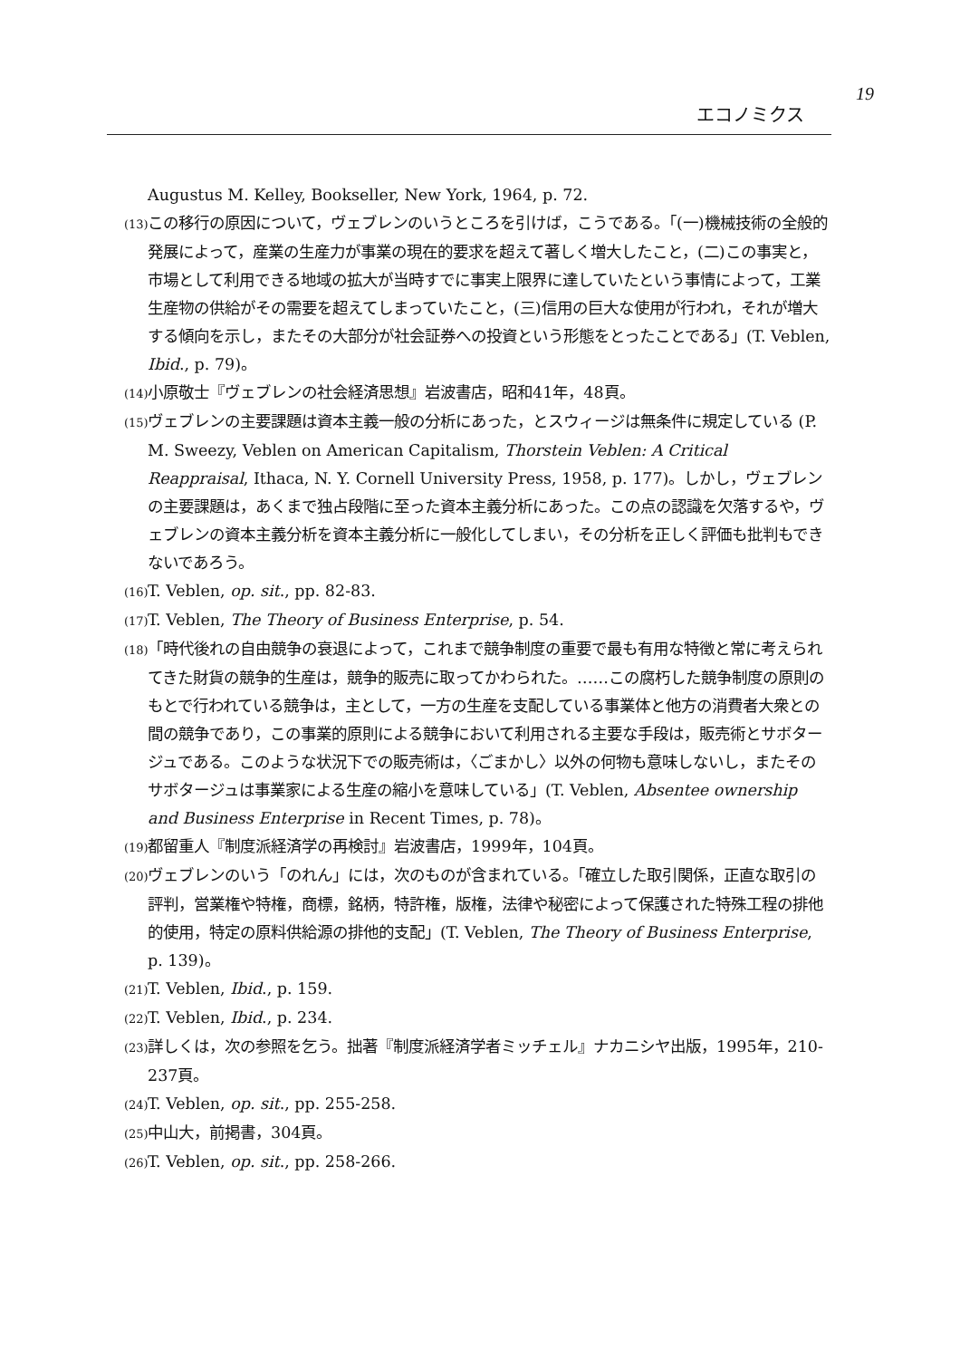19
エコノミクス
Augustus M. Kelley, Bookseller, New York, 1964, p. 72.
(13) この移行の原因について，ヴェブレンのいうところを引けば，こうである。「(一)機械技術の全般的発展によって，産業の生産力が事業の現在的要求を超えて著しく増大したこと，(二)この事実と，市場として利用できる地域の拡大が当時すでに事実上限界に達していたという事情によって，工業生産物の供給がその需要を超えてしまっていたこと，(三)信用の巨大な使用が行われ，それが増大する傾向を示し，またその大部分が社会証券への投資という形態をとったことである」(T. Veblen, Ibid., p. 79)。
(14) 小原敬士『ヴェブレンの社会経済思想』岩波書店，昭和41年，48頁。
(15) ヴェブレンの主要課題は資本主義一般の分析にあった，とスウィージは無条件に規定している (P. M. Sweezy, Veblen on American Capitalism, Thorstein Veblen: A Critical Reappraisal, Ithaca, N. Y. Cornell University Press, 1958, p. 177)。しかし，ヴェブレンの主要課題は，あくまで独占段階に至った資本主義分析にあった。この点の認識を欠落するや，ヴェブレンの資本主義分析を資本主義分析に一般化してしまい，その分析を正しく評価も批判もできないであろう。
(16) T. Veblen, op. sit., pp. 82-83.
(17) T. Veblen, The Theory of Business Enterprise, p. 54.
(18) 「時代後れの自由競争の衰退によって，これまで競争制度の重要で最も有用な特徴と常に考えられてきた財貨の競争的生産は，競争的販売に取ってかわられた。……この腐朽した競争制度の原則のもとで行われている競争は，主として，一方の生産を支配している事業体と他方の消費者大衆との間の競争であり，この事業的原則による競争において利用される主要な手段は，販売術とサボタージュである。このような状況下での販売術は，〈ごまかし〉以外の何物も意味しないし，またそのサボタージュは事業家による生産の縮小を意味している」(T. Veblen, Absentee ownership and Business Enterprise in Recent Times, p. 78)。
(19) 都留重人『制度派経済学の再検討』岩波書店，1999年，104頁。
(20) ヴェブレンのいう「のれん」には，次のものが含まれている。「確立した取引関係，正直な取引の評判，営業権や特権，商標，銘柄，特許権，版権，法律や秘密によって保護された特殊工程の排他的使用，特定の原料供給源の排他的支配」(T. Veblen, The Theory of Business Enterprise, p. 139)。
(21) T. Veblen, Ibid., p. 159.
(22) T. Veblen, Ibid., p. 234.
(23) 詳しくは，次の参照を乞う。拙著『制度派経済学者ミッチェル』ナカニシヤ出版，1995年，210-237頁。
(24) T. Veblen, op. sit., pp. 255-258.
(25) 中山大，前掲書，304頁。
(26) T. Veblen, op. sit., pp. 258-266.